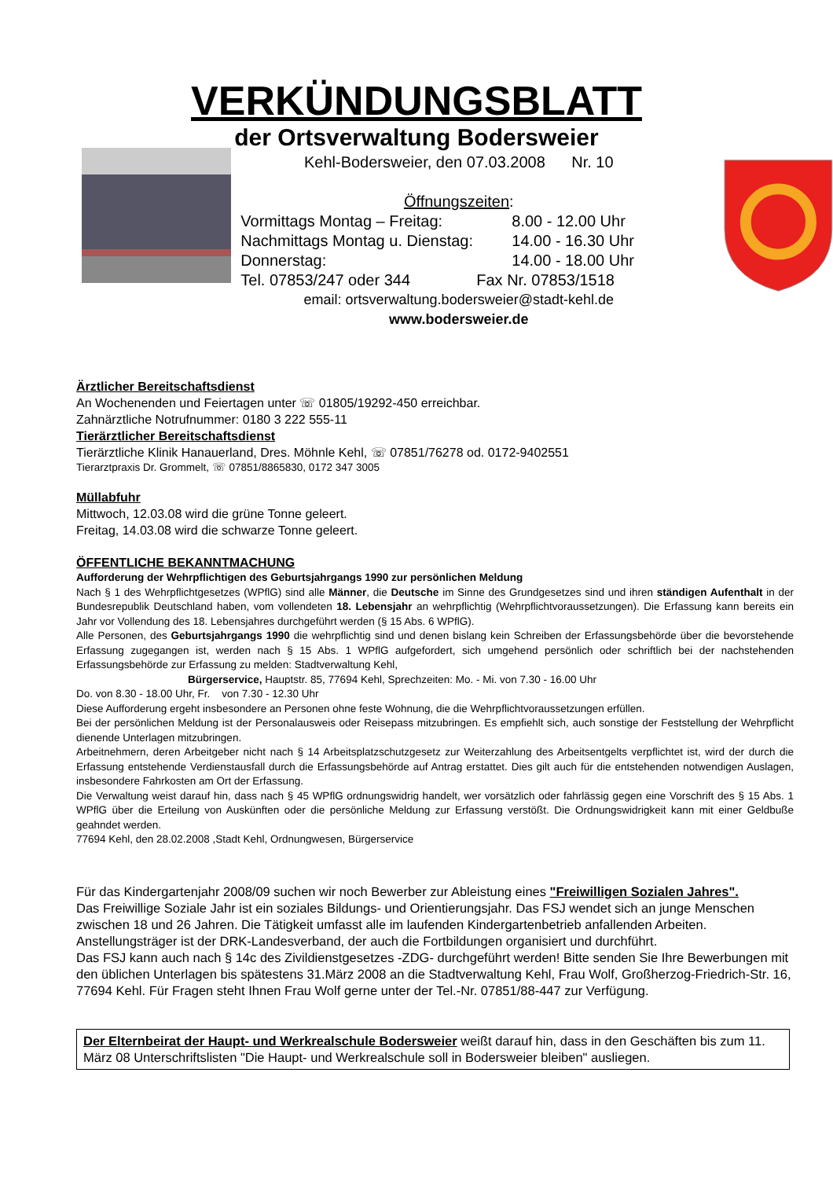VERKÜNDUNGSBLATT
der Ortsverwaltung Bodersweier
Kehl-Bodersweier, den 07.03.2008 Nr. 10
Öffnungszeiten:
Vormittags Montag – Freitag: 8.00 - 12.00 Uhr
Nachmittags Montag u. Dienstag: 14.00 - 16.30 Uhr
Donnerstag: 14.00 - 18.00 Uhr
Tel. 07853/247 oder 344 Fax Nr. 07853/1518
email: ortsverwaltung.bodersweier@stadt-kehl.de
www.bodersweier.de
Ärztlicher Bereitschaftsdienst
An Wochenenden und Feiertagen unter ☏ 01805/19292-450 erreichbar.
Zahnärztliche Notrufnummer: 0180 3 222 555-11
Tierärztlicher Bereitschaftsdienst
Tierärztliche Klinik Hanauerland, Dres. Möhnle Kehl, ☏ 07851/76278 od. 0172-9402551
Tierarztpraxis Dr. Grommelt, ☏ 07851/8865830, 0172 347 3005
Müllabfuhr
Mittwoch, 12.03.08 wird die grüne Tonne geleert.
Freitag, 14.03.08 wird die schwarze Tonne geleert.
ÖFFENTLICHE BEKANNTMACHUNG
Aufforderung der Wehrpflichtigen des Geburtsjahrgangs 1990 zur persönlichen Meldung
Nach § 1 des Wehrpflichtgesetzes (WPflG) sind alle Männer, die Deutsche im Sinne des Grundgesetzes sind und ihren ständigen Aufenthalt in der Bundesrepublik Deutschland haben, vom vollendeten 18. Lebensjahr an wehrpflichtig (Wehrpflichtvoraussetzungen). Die Erfassung kann bereits ein Jahr vor Vollendung des 18. Lebensjahres durchgeführt werden (§ 15 Abs. 6 WPflG).
Alle Personen, des Geburtsjahrgangs 1990 die wehrpflichtig sind und denen bislang kein Schreiben der Erfassungsbehörde über die bevorstehende Erfassung zugegangen ist, werden nach § 15 Abs. 1 WPflG aufgefordert, sich umgehend persönlich oder schriftlich bei der nachstehenden Erfassungsbehörde zur Erfassung zu melden: Stadtverwaltung Kehl,
Bürgerservice, Hauptstr. 85, 77694 Kehl, Sprechzeiten: Mo. - Mi. von 7.30 - 16.00 Uhr
Do. von 8.30 - 18.00 Uhr, Fr. von 7.30 - 12.30 Uhr
Diese Aufforderung ergeht insbesondere an Personen ohne feste Wohnung, die die Wehrpflichtvoraussetzungen erfüllen.
Bei der persönlichen Meldung ist der Personalausweis oder Reisepass mitzubringen. Es empfiehlt sich, auch sonstige der Feststellung der Wehrpflicht dienende Unterlagen mitzubringen.
Arbeitnehmern, deren Arbeitgeber nicht nach § 14 Arbeitsplatzschutzgesetz zur Weiterzahlung des Arbeitsentgelts verpflichtet ist, wird der durch die Erfassung entstehende Verdienstausfall durch die Erfassungsbehörde auf Antrag erstattet. Dies gilt auch für die entstehenden notwendigen Auslagen, insbesondere Fahrkosten am Ort der Erfassung.
Die Verwaltung weist darauf hin, dass nach § 45 WPflG ordnungswidrig handelt, wer vorsätzlich oder fahrlässig gegen eine Vorschrift des § 15 Abs. 1 WPflG über die Erteilung von Auskünften oder die persönliche Meldung zur Erfassung verstößt. Die Ordnungswidrigkeit kann mit einer Geldbuße geahndet werden.
77694 Kehl, den 28.02.2008 ,Stadt Kehl, Ordnungwesen, Bürgerservice
Für das Kindergartenjahr 2008/09 suchen wir noch Bewerber zur Ableistung eines "Freiwilligen Sozialen Jahres".
Das Freiwillige Soziale Jahr ist ein soziales Bildungs- und Orientierungsjahr. Das FSJ wendet sich an junge Menschen zwischen 18 und 26 Jahren. Die Tätigkeit umfasst alle im laufenden Kindergartenbetrieb anfallenden Arbeiten.
Anstellungsträger ist der DRK-Landesverband, der auch die Fortbildungen organisiert und durchführt.
Das FSJ kann auch nach § 14c des Zivildienstgesetzes -ZDG- durchgeführt werden! Bitte senden Sie Ihre Bewerbungen mit den üblichen Unterlagen bis spätestens 31.März 2008 an die Stadtverwaltung Kehl, Frau Wolf, Großherzog-Friedrich-Str. 16, 77694 Kehl. Für Fragen steht Ihnen Frau Wolf gerne unter der Tel.-Nr. 07851/88-447 zur Verfügung.
Der Elternbeirat der Haupt- und Werkrealschule Bodersweier weißt darauf hin, dass in den Geschäften bis zum 11. März 08 Unterschriftslisten "Die Haupt- und Werkrealschule soll in Bodersweier bleiben" ausliegen.